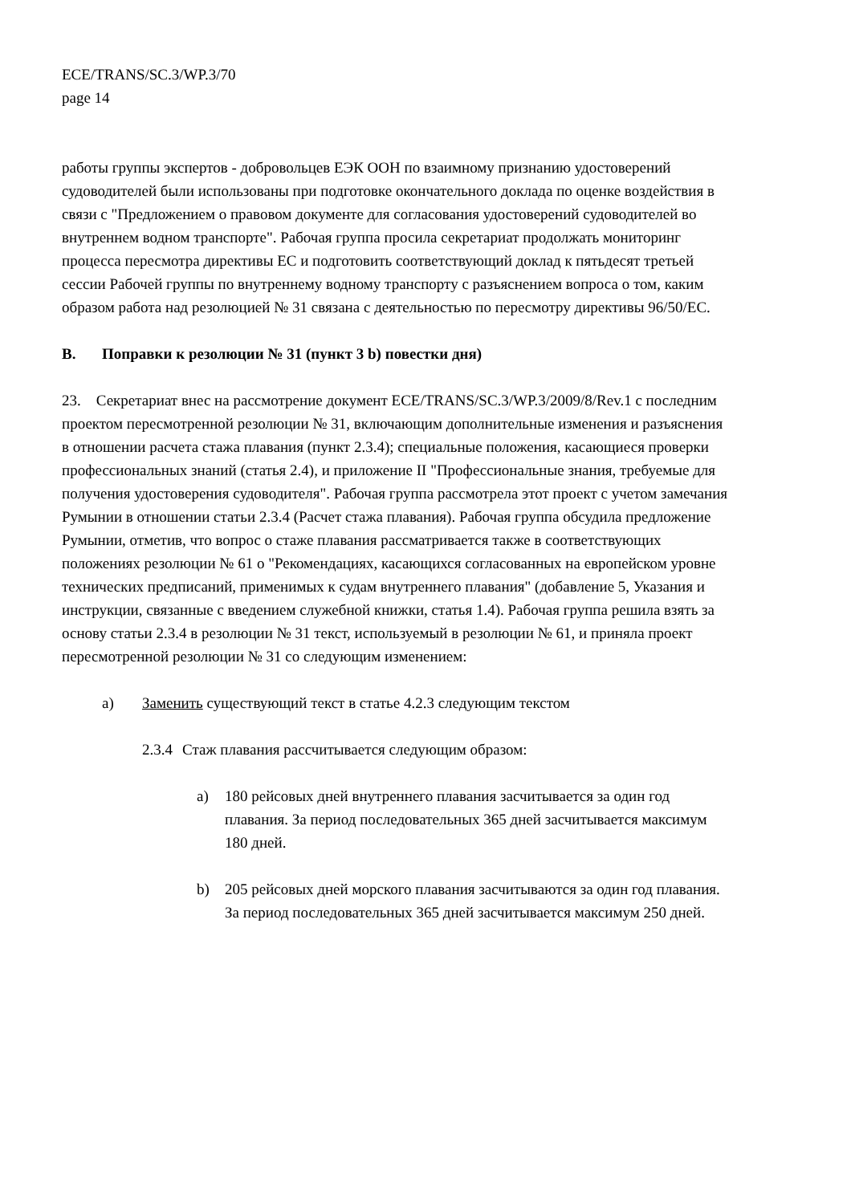ECE/TRANS/SC.3/WP.3/70
page 14
работы группы экспертов - добровольцев ЕЭК ООН по взаимному признанию удостоверений судоводителей были использованы при подготовке окончательного доклада по оценке воздействия в связи с "Предложением о правовом документе для согласования удостоверений судоводителей во внутреннем водном транспорте". Рабочая группа просила секретариат продолжать мониторинг процесса пересмотра директивы ЕС и подготовить соответствующий доклад к пятьдесят третьей сессии Рабочей группы по внутреннему водному транспорту с разъяснением вопроса о том, каким образом работа над резолюцией № 31 связана с деятельностью по пересмотру директивы 96/50/ЕС.
B. Поправки к резолюции № 31 (пункт 3 b) повестки дня)
23. Секретариат внес на рассмотрение документ ECE/TRANS/SC.3/WP.3/2009/8/Rev.1 с последним проектом пересмотренной резолюции № 31, включающим дополнительные изменения и разъяснения в отношении расчета стажа плавания (пункт 2.3.4); специальные положения, касающиеся проверки профессиональных знаний (статья 2.4), и приложение II "Профессиональные знания, требуемые для получения удостоверения судоводителя". Рабочая группа рассмотрела этот проект с учетом замечания Румынии в отношении статьи 2.3.4 (Расчет стажа плавания). Рабочая группа обсудила предложение Румынии, отметив, что вопрос о стаже плавания рассматривается также в соответствующих положениях резолюции № 61 о "Рекомендациях, касающихся согласованных на европейском уровне технических предписаний, применимых к судам внутреннего плавания" (добавление 5, Указания и инструкции, связанные с введением служебной книжки, статья 1.4). Рабочая группа решила взять за основу статьи 2.3.4 в резолюции № 31 текст, используемый в резолюции № 61, и приняла проект пересмотренной резолюции № 31 со следующим изменением:
a) Заменить существующий текст в статье 4.2.3 следующим текстом
2.3.4 Стаж плавания рассчитывается следующим образом:
a) 180 рейсовых дней внутреннего плавания засчитывается за один год плавания. За период последовательных 365 дней засчитывается максимум 180 дней.
b) 205 рейсовых дней морского плавания засчитываются за один год плавания. За период последовательных 365 дней засчитывается максимум 250 дней.